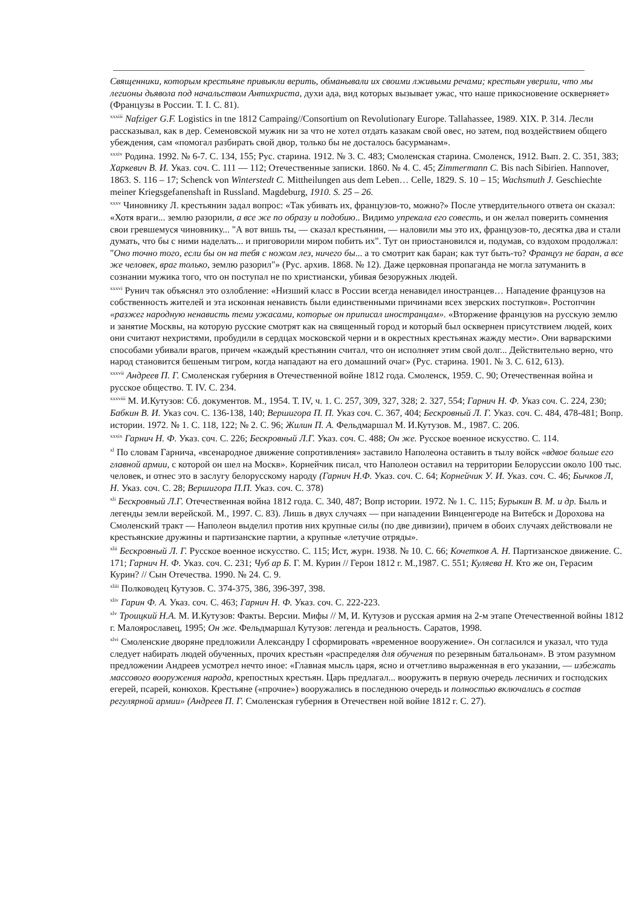Священники, которым крестьяне привыкли верить, обманывали их своими лживыми речами; крестьян уверили, что мы легионы дьявола под начальством Антихриста, духи ада, вид которых вызывает ужас, что наше прикосновение оскверняет» (Французы в России. Т. I. С. 81).
<sup>xxxiii</sup> Nafziger G.F. Logistics in tne 1812 Campaing//Consortium on Revolutionary Europe. Tallahassee, 1989. XIX. P. 314. Лесли рассказывал, как в дер. Семеновской мужик ни за что не хотел отдать казакам свой овес, но затем, под воздействием общего убеждения, сам «помогал разбирать свой двор, только бы не досталось басурманам».
<sup>xxxiv</sup> Родина. 1992. № 6-7. С. 134, 155; Рус. старина. 1912. № 3. С. 483; Смоленская старина. Смоленск, 1912. Вып. 2. С. 351, 383; Харкевич В. И. Указ. соч. С. 111 — 112; Отечественные записки. 1860. № 4. С. 45; Zimmermann C. Bis nach Sibirien. Hannover, 1863. S. 116 – 17; Schenck von Winterstedt C. Mittheilungen aus dem Leben… Celle, 1829. S. 10 – 15; Wachsmuth J. Geschiechte meiner Kriegsgefanenshaft in Russland. Magdeburg, 1910. S. 25 – 26.
<sup>xxxv</sup> Чиновнику Л. крестьянин задал вопрос: «Так убивать их, французов-то, можно?» После утвердительного ответа он сказал: «Хотя враги... землю разорили, а все же по образу и подобию.. Видимо упрекала его совесть, и он желал поверить сомнения свои гревшемуся чиновнику... "А вот вишь ты, — сказал крестьянин, — наловили мы это их, французов-то, десятка два и стали думать, что бы с ними наделать... и приговорили миром побить их". Тут он приостановился и, подумав, со вздохом продолжал: "Оно точно того, если бы он на тебя с ножом лез, ничего бы... а то смотрит как баран; как тут быть-то? Француз не баран, а все же человек, враг только, землю разорил"» (Рус. архив. 1868. № 12). Даже церковная пропаганда не могла затуманить в сознании мужика того, что он поступал не по христиански, убивая безоружных людей.
<sup>xxxvi</sup> Рунич так объяснял это озлобление: «Низший класс в России всегда ненавидел иностранцев… Нападение французов на собственность жителей и эта исконная ненависть были единственными причинами всех зверских поступков». Ростопчин «разжег народную ненависть теми ужасами, которые он приписал иностранцам». «Вторжение французов на русскую землю и занятие Москвы, на которую русские смотрят как на священный город и который был осквернен присутствием людей, коих они считают нехристями, пробудили в сердцах московской черни и в окрестных крестьянах жажду мести». Они варварскими способами убивали врагов, причем «каждый крестьянин считал, что он исполняет этим свой долг... Действительно верно, что народ становится бешеным тигром, когда нападают на его домашний очаг» (Рус. старина. 1901. № 3. С. 612, 613).
<sup>xxxvii</sup> Андреев П. Г. Смоленская губерния в Отечественной войне 1812 года. Смоленск, 1959. С. 90; Отечественная война и русское общество. Т. IV. С. 234.
<sup>xxxviii</sup> М. И.Кутузов: Сб. документов. М., 1954. Т. IV, ч. 1. С. 257, 309, 327, 328; 2. 327, 554; Гарнич Н. Ф. Указ соч. С. 224, 230; Бабкин В. И. Указ соч. С. 136-138, 140; Вершигора П. П. Указ соч. С. 367, 404; Бескровный Л. Г. Указ. соч. С. 484, 478-481; Вопр. истории. 1972. № 1. С. 118, 122; № 2. С. 96; Жилин П. А. Фельдмаршал М. И.Кутузов. М., 1987. С. 206.
<sup>xxxix</sup> Гарнич Н. Ф. Указ. соч. С. 226; Бескровный Л.Г. Указ. соч. С. 488; Он же. Русское военное искусство. С. 114.
<sup>xl</sup> По словам Гарнича, «всенародное движение сопротивления» заставило Наполеона оставить в тылу войск «вдвое больше его главной армии, с которой он шел на Москв». Корнейчик писал, что Наполеон оставил на территории Белоруссии около 100 тыс. человек, и отнес это в заслугу белорусскому народу (Гарнич Н.Ф. Указ. соч. С. 64; Корнейчик У. И. Указ. соч. С. 46; Бычков Л, Н. Указ. соч. С. 28; Вершигора П.П. Указ. соч. С. 378)
<sup>xli</sup> Бескровный Л.Г. Отечественная война 1812 года. С. 340, 487; Вопр истории. 1972. № 1. С. 115; Бурыкин В. М. и др. Быль и легенды земли верейской. М., 1997. С. 83). Лишь в двух случаях — при нападении Винценгероде на Витебск и Дорохова на Смоленский тракт — Наполеон выделил против них крупные силы (по две дивизии), причем в обоих случаях действовали не крестьянские дружины и партизанские партии, а крупные «летучие отряды».
<sup>xlii</sup> Бескровный Л. Г. Русское военное искусство. С. 115; Ист, журн. 1938. № 10. С. 66; Кочетков А. Н. Партизанское движение. С. 171; Гарнич Н. Ф. Указ. соч. С. 231; Чуб ар Б. Г. М. Курин // Герои 1812 г. М.,1987. С. 551; Куляева Н. Кто же он, Герасим Курин? // Сын Отечества. 1990. № 24. С. 9.
<sup>xliii</sup> Полководец Кутузов. С. 374-375, 386, 396-397, 398.
<sup>xliv</sup> Гарин Ф. А. Указ. соч. С. 463; Гарнич Н. Ф. Указ. соч. С. 222-223.
<sup>xlv</sup> Троицкий Н.А. М. И.Кутузов: Факты. Версии. Мифы // М, И. Кутузов и русская армия на 2-м этапе Отечественной войны 1812 г. Малоярославец, 1995; Он же. Фельдмаршал Кутузов: легенда и реальность. Саратов, 1998.
<sup>xlvi</sup> Смоленские дворяне предложили Александру I сформировать «временное вооружение». Он согласился и указал, что туда следует набирать людей обученных, прочих крестьян «распределяя для обучения по резервным батальонам». В этом разумном предложении Андреев усмотрел нечто иное: «Главная мысль царя, ясно и отчетливо выраженная в его указании, — избежать массового вооружения народа, крепостных крестьян. Царь предлагал... вооружить в первую очередь лесничих и господских егерей, псарей, конюхов. Крестьяне («прочие») вооружались в последнюю очередь и полностью включались в состав регулярной армии» (Андреев П. Г. Смоленская губерния в Отечествен ной войне 1812 г. С. 27).